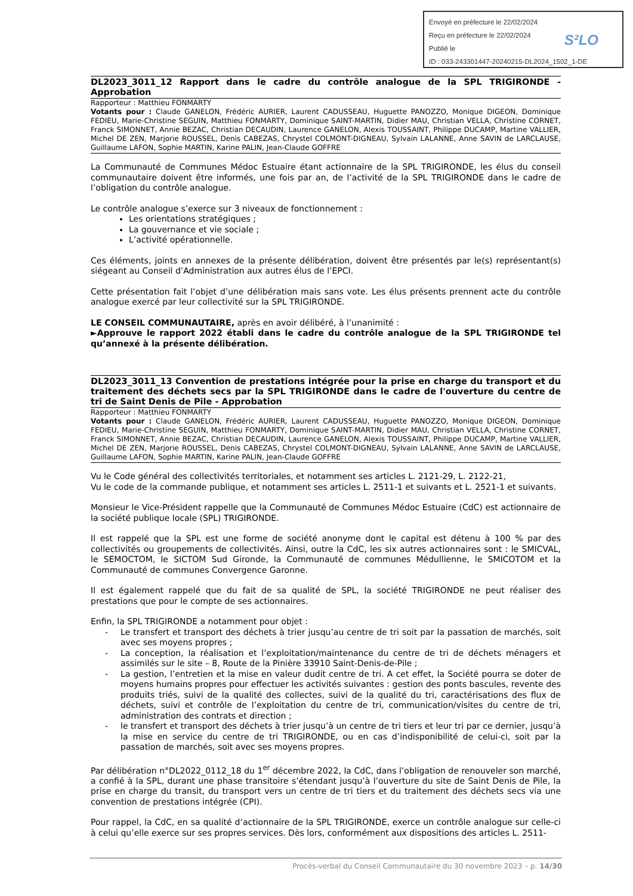Envoyé en préfecture le 22/02/2024
Reçu en préfecture le 22/02/2024
Publié le
ID : 033-243301447-20240215-DL2024_1502_1-DE
S²LO
DL2023_3011_12 Rapport dans le cadre du contrôle analogue de la SPL TRIGIRONDE - Approbation
Rapporteur : Matthieu FONMARTY
Votants pour : Claude GANELON, Frédéric AURIER, Laurent CADUSSEAU, Huguette PANOZZO, Monique DIGEON, Dominique FEDIEU, Marie-Christine SEGUIN, Matthieu FONMARTY, Dominique SAINT-MARTIN, Didier MAU, Christian VELLA, Christine CORNET, Franck SIMONNET, Annie BEZAC, Christian DECAUDIN, Laurence GANELON, Alexis TOUSSAINT, Philippe DUCAMP, Martine VALLIER, Michel DE ZEN, Marjorie ROUSSEL, Denis CABEZAS, Chrystel COLMONT-DIGNEAU, Sylvain LALANNE, Anne SAVIN de LARCLAUSE, Guillaume LAFON, Sophie MARTIN, Karine PALIN, Jean-Claude GOFFRE
La Communauté de Communes Médoc Estuaire étant actionnaire de la SPL TRIGIRONDE, les élus du conseil communautaire doivent être informés, une fois par an, de l’activité de la SPL TRIGIRONDE dans le cadre de l’obligation du contrôle analogue.
Le contrôle analogue s’exerce sur 3 niveaux de fonctionnement :
Les orientations stratégiques ;
La gouvernance et vie sociale ;
L’activité opérationnelle.
Ces éléments, joints en annexes de la présente délibération, doivent être présentés par le(s) représentant(s) siégeant au Conseil d’Administration aux autres élus de l’EPCI.
Cette présentation fait l’objet d’une délibération mais sans vote. Les élus présents prennent acte du contrôle analogue exercé par leur collectivité sur la SPL TRIGIRONDE.
LE CONSEIL COMMUNAUTAIRE, après en avoir délibéré, à l’unanimité :
►Approuve le rapport 2022 établi dans le cadre du contrôle analogue de la SPL TRIGIRONDE tel qu’annexé à la présente délibération.
DL2023_3011_13 Convention de prestations intégrée pour la prise en charge du transport et du traitement des déchets secs par la SPL TRIGIRONDE dans le cadre de l'ouverture du centre de tri de Saint Denis de Pile - Approbation
Rapporteur : Matthieu FONMARTY
Votants pour : Claude GANELON, Frédéric AURIER, Laurent CADUSSEAU, Huguette PANOZZO, Monique DIGEON, Dominique FEDIEU, Marie-Christine SEGUIN, Matthieu FONMARTY, Dominique SAINT-MARTIN, Didier MAU, Christian VELLA, Christine CORNET, Franck SIMONNET, Annie BEZAC, Christian DECAUDIN, Laurence GANELON, Alexis TOUSSAINT, Philippe DUCAMP, Martine VALLIER, Michel DE ZEN, Marjorie ROUSSEL, Denis CABEZAS, Chrystel COLMONT-DIGNEAU, Sylvain LALANNE, Anne SAVIN de LARCLAUSE, Guillaume LAFON, Sophie MARTIN, Karine PALIN, Jean-Claude GOFFRE
Vu le Code général des collectivités territoriales, et notamment ses articles L. 2121-29, L. 2122-21,
Vu le code de la commande publique, et notamment ses articles L. 2511-1 et suivants et L. 2521-1 et suivants.
Monsieur le Vice-Président rappelle que la Communauté de Communes Médoc Estuaire (CdC) est actionnaire de la société publique locale (SPL) TRIGIRONDE.
Il est rappelé que la SPL est une forme de société anonyme dont le capital est détenu à 100 % par des collectivités ou groupements de collectivités. Ainsi, outre la CdC, les six autres actionnaires sont : le SMICVAL, le SEMOCTOM, le SICTOM Sud Gironde, la Communauté de communes Médullienne, le SMICOTOM et la Communauté de communes Convergence Garonne.
Il est également rappelé que du fait de sa qualité de SPL, la société TRIGIRONDE ne peut réaliser des prestations que pour le compte de ses actionnaires.
Enfin, la SPL TRIGIRONDE a notamment pour objet :
- Le transfert et transport des déchets à trier jusqu’au centre de tri soit par la passation de marchés, soit avec ses moyens propres ;
- La conception, la réalisation et l’exploitation/maintenance du centre de tri de déchets ménagers et assimilés sur le site – 8, Route de la Pinière 33910 Saint-Denis-de-Pile ;
- La gestion, l’entretien et la mise en valeur dudit centre de tri. A cet effet, la Société pourra se doter de moyens humains propres pour effectuer les activités suivantes : gestion des ponts bascules, revente des produits triés, suivi de la qualité des collectes, suivi de la qualité du tri, caractérisations des flux de déchets, suivi et contrôle de l’exploitation du centre de tri, communication/visites du centre de tri, administration des contrats et direction ;
- le transfert et transport des déchets à trier jusqu’à un centre de tri tiers et leur tri par ce dernier, jusqu’à la mise en service du centre de tri TRIGIRONDE, ou en cas d’indisponibilité de celui-ci, soit par la passation de marchés, soit avec ses moyens propres.
Par délibération n°DL2022_0112_18 du 1<sup>er</sup> décembre 2022, la CdC, dans l’obligation de renouveler son marché, a confié à la SPL, durant une phase transitoire s’étendant jusqu’à l’ouverture du site de Saint Denis de Pile, la prise en charge du transit, du transport vers un centre de tri tiers et du traitement des déchets secs via une convention de prestations intégrée (CPI).
Pour rappel, la CdC, en sa qualité d’actionnaire de la SPL TRIGIRONDE, exerce un contrôle analogue sur celle-ci à celui qu’elle exerce sur ses propres services. Dès lors, conformément aux dispositions des articles L. 2511-
Procès-verbal du Conseil Communautaire du 30 novembre 2023 – p. 14/30